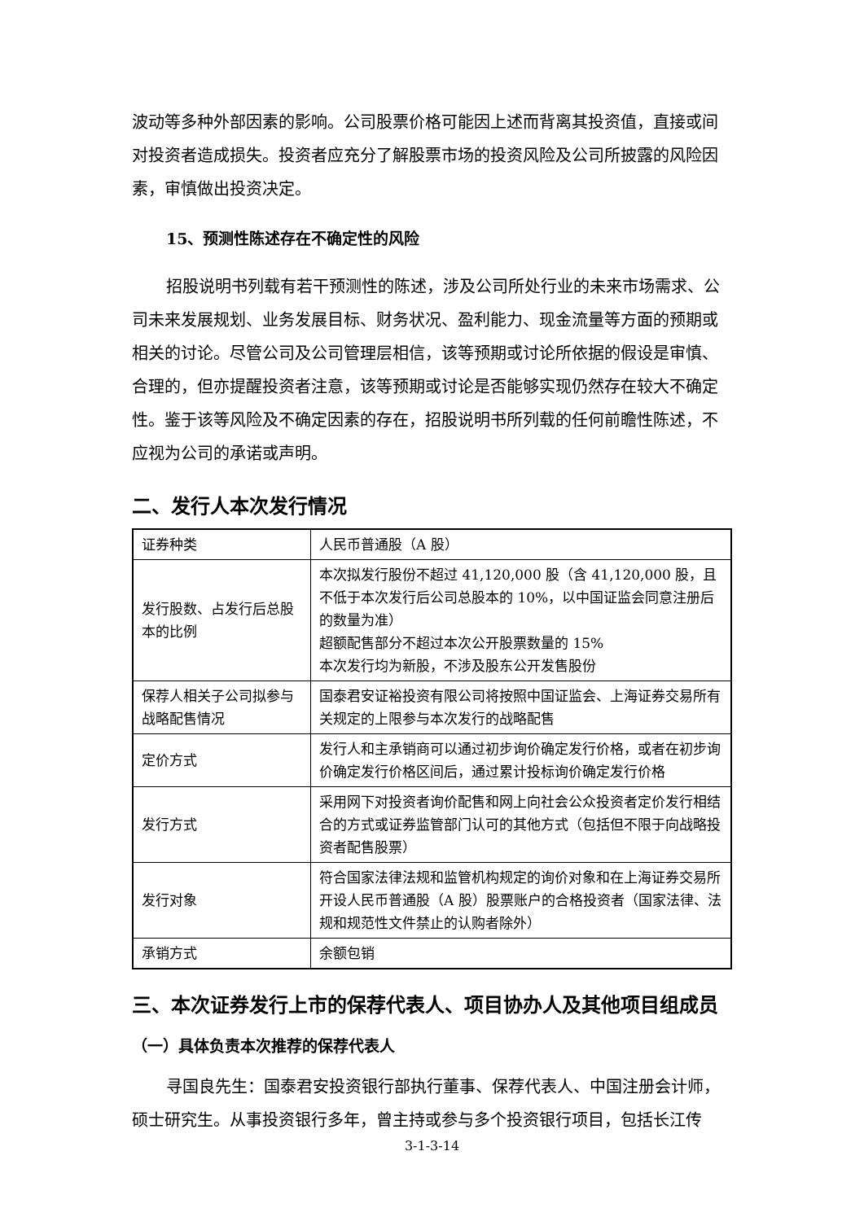波动等多种外部因素的影响。公司股票价格可能因上述而背离其投资值，直接或间对投资者造成损失。投资者应充分了解股票市场的投资风险及公司所披露的风险因素，审慎做出投资决定。
15、预测性陈述存在不确定性的风险
招股说明书列载有若干预测性的陈述，涉及公司所处行业的未来市场需求、公司未来发展规划、业务发展目标、财务状况、盈利能力、现金流量等方面的预期或相关的讨论。尽管公司及公司管理层相信，该等预期或讨论所依据的假设是审慎、合理的，但亦提醒投资者注意，该等预期或讨论是否能够实现仍然存在较大不确定性。鉴于该等风险及不确定因素的存在，招股说明书所列载的任何前瞻性陈述，不应视为公司的承诺或声明。
二、发行人本次发行情况
| 证券种类 | 人民币普通股（A 股） |
| 发行股数、占发行后总股本的比例 | 本次拟发行股份不超过 41,120,000 股（含 41,120,000 股，且不低于本次发行后公司总股本的 10%，以中国证监会同意注册后的数量为准） 超额配售部分不超过本次公开股票数量的 15% 本次发行均为新股，不涉及股东公开发售股份 |
| 保荐人相关子公司拟参与战略配售情况 | 国泰君安证裕投资有限公司将按照中国证监会、上海证券交易所有关规定的上限参与本次发行的战略配售 |
| 定价方式 | 发行人和主承销商可以通过初步询价确定发行价格，或者在初步询价确定发行价格区间后，通过累计投标询价确定发行价格 |
| 发行方式 | 采用网下对投资者询价配售和网上向社会公众投资者定价发行相结合的方式或证券监管部门认可的其他方式（包括但不限于向战略投资者配售股票） |
| 发行对象 | 符合国家法律法规和监管机构规定的询价对象和在上海证券交易所开设人民币普通股（A 股）股票账户的合格投资者（国家法律、法规和规范性文件禁止的认购者除外） |
| 承销方式 | 余额包销 |
三、本次证券发行上市的保荐代表人、项目协办人及其他项目组成员
（一）具体负责本次推荐的保荐代表人
寻国良先生：国泰君安投资银行部执行董事、保荐代表人、中国注册会计师，硕士研究生。从事投资银行多年，曾主持或参与多个投资银行项目，包括长江传
3-1-3-14